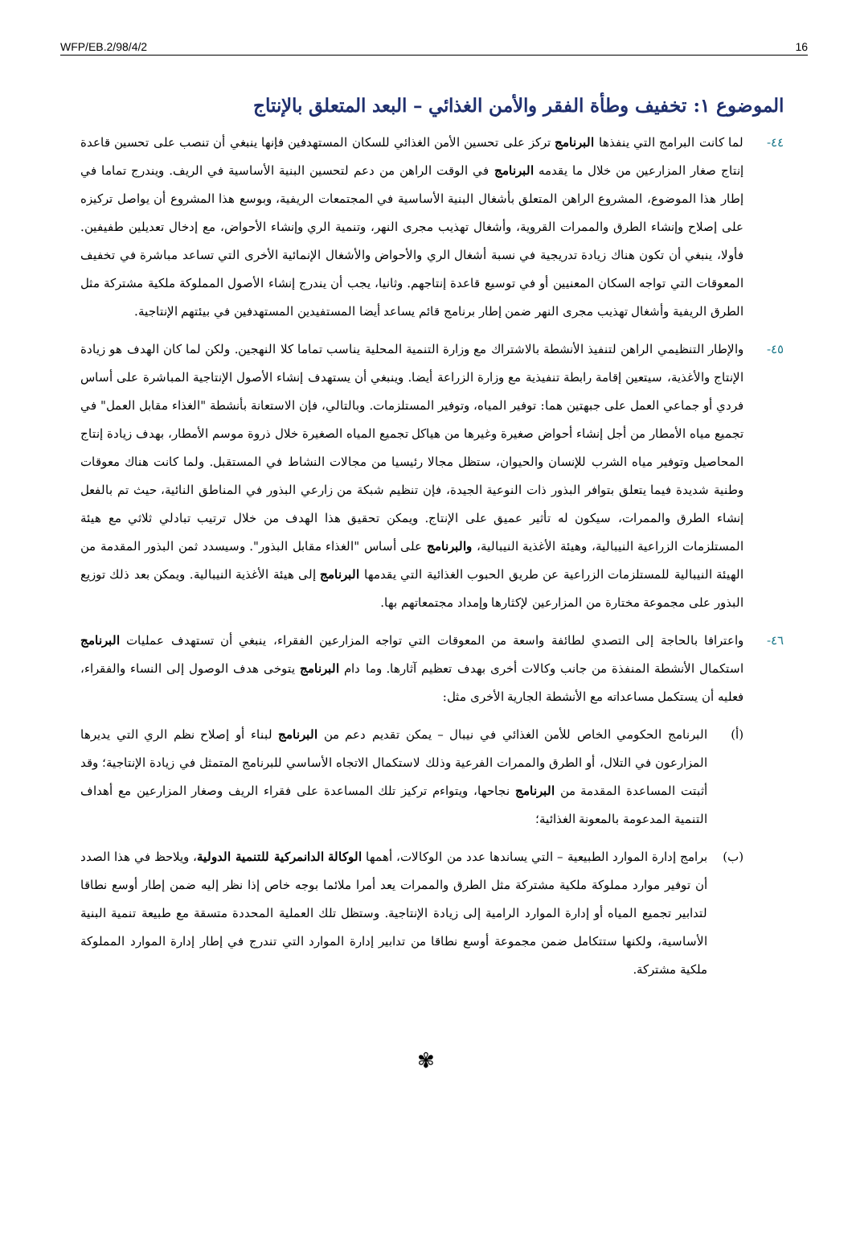WFP/EB.2/98/4/2 16
الموضوع ١: تخفيف وطأة الفقر والأمن الغذائي – البعد المتعلق بالإنتاج
٤٤- لما كانت البرامج التي ينفذها البرنامج تركز على تحسين الأمن الغذائي للسكان المستهدفين فإنها ينبغي أن تنصب على تحسين قاعدة إنتاج صغار المزارعين من خلال ما يقدمه البرنامج في الوقت الراهن من دعم لتحسين البنية الأساسية في الريف. ويندرج تماما في إطار هذا الموضوع، المشروع الراهن المتعلق بأشغال البنية الأساسية في المجتمعات الريفية، وبوسع هذا المشروع أن يواصل تركيزه على إصلاح وإنشاء الطرق والممرات القروية، وأشغال تهذيب مجرى النهر، وتنمية الري وإنشاء الأحواض، مع إدخال تعديلين طفيفين. فأولا، ينبغي أن تكون هناك زيادة تدريجية في نسبة أشغال الري والأحواض والأشغال الإنمائية الأخرى التي تساعد مباشرة في تخفيف المعوقات التي تواجه السكان المعنيين أو في توسيع قاعدة إنتاجهم. وثانيا، يجب أن يندرج إنشاء الأصول المملوكة ملكية مشتركة مثل الطرق الريفية وأشغال تهذيب مجرى النهر ضمن إطار برنامج قائم يساعد أيضا المستفيدين المستهدفين في بيئتهم الإنتاجية.
٤٥- والإطار التنظيمي الراهن لتنفيذ الأنشطة بالاشتراك مع وزارة التنمية المحلية يناسب تماما كلا النهجين. ولكن لما كان الهدف هو زيادة الإنتاج والأغذية، سيتعين إقامة رابطة تنفيذية مع وزارة الزراعة أيضا. وينبغي أن يستهدف إنشاء الأصول الإنتاجية المباشرة على أساس فردي أو جماعي العمل على جبهتين هما: توفير المياه، وتوفير المستلزمات. وبالتالي، فإن الاستعانة بأنشطة "الغذاء مقابل العمل" في تجميع مياه الأمطار من أجل إنشاء أحواض صغيرة وغيرها من هياكل تجميع المياه الصغيرة خلال ذروة موسم الأمطار، بهدف زيادة إنتاج المحاصيل وتوفير مياه الشرب للإنسان والحيوان، ستظل مجالا رئيسيا من مجالات النشاط في المستقبل. ولما كانت هناك معوقات وطنية شديدة فيما يتعلق بتوافر البذور ذات النوعية الجيدة، فإن تنظيم شبكة من زارعي البذور في المناطق النائية، حيث تم بالفعل إنشاء الطرق والممرات، سيكون له تأثير عميق على الإنتاج. ويمكن تحقيق هذا الهدف من خلال ترتيب تبادلي ثلاثي مع هيئة المستلزمات الزراعية النيبالية، وهيئة الأغذية النيبالية، والبرنامج على أساس "الغذاء مقابل البذور". وسيسدد ثمن البذور المقدمة من الهيئة النيبالية للمستلزمات الزراعية عن طريق الحبوب الغذائية التي يقدمها البرنامج إلى هيئة الأغذية النيبالية. ويمكن بعد ذلك توزيع البذور على مجموعة مختارة من المزارعين لإكثارها وإمداد مجتمعاتهم بها.
٤٦- واعترافا بالحاجة إلى التصدي لطائفة واسعة من المعوقات التي تواجه المزارعين الفقراء، ينبغي أن تستهدف عمليات البرنامج استكمال الأنشطة المنفذة من جانب وكالات أخرى بهدف تعظيم آثارها. وما دام البرنامج يتوخى هدف الوصول إلى النساء والفقراء، فعليه أن يستكمل مساعداته مع الأنشطة الجارية الأخرى مثل:
(أ) البرنامج الحكومي الخاص للأمن الغذائي في نيبال – يمكن تقديم دعم من البرنامج لبناء أو إصلاح نظم الري التي يديرها المزارعون في التلال، أو الطرق والممرات الفرعية وذلك لاستكمال الاتجاه الأساسي للبرنامج المتمثل في زيادة الإنتاجية؛ وقد أثبتت المساعدة المقدمة من البرنامج نجاحها، ويتواءم تركيز تلك المساعدة على فقراء الريف وصغار المزارعين مع أهداف التنمية المدعومة بالمعونة الغذائية؛
(ب) برامج إدارة الموارد الطبيعية – التي يساندها عدد من الوكالات، أهمها الوكالة الدانمركية للتنمية الدولية، ويلاحظ في هذا الصدد أن توفير موارد مملوكة ملكية مشتركة مثل الطرق والممرات يعد أمرا ملائما بوجه خاص إذا نظر إليه ضمن إطار أوسع نطاقا لتدابير تجميع المياه أو إدارة الموارد الرامية إلى زيادة الإنتاجية. وستظل تلك العملية المحددة متسقة مع طبيعة تنمية البنية الأساسية، ولكنها ستتكامل ضمن مجموعة أوسع نطاقا من تدابير إدارة الموارد التي تندرج في إطار إدارة الموارد المملوكة ملكية مشتركة.
✾